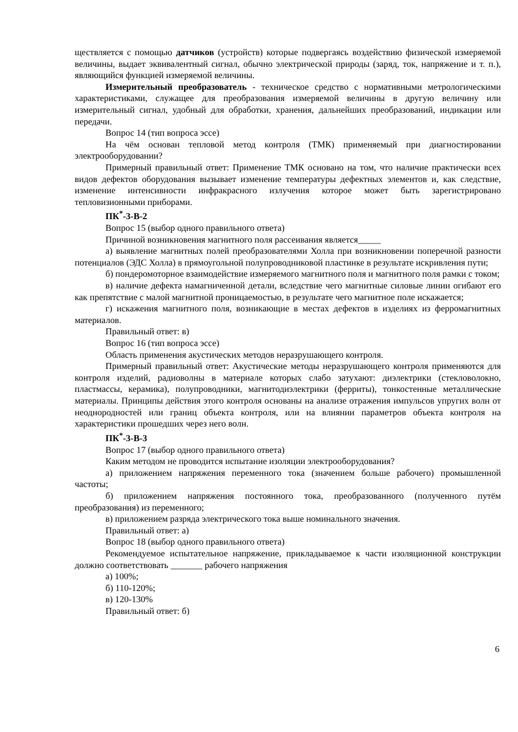ществляется с помощью датчиков (устройств) которые подвергаясь воздействию физической измеряемой величины, выдает эквивалентный сигнал, обычно электрической природы (заряд, ток, напряжение и т. п.), являющийся функцией измеряемой величины.
Измерительный преобразователь - техническое средство с нормативными метрологическими характеристиками, служащее для преобразования измеряемой величины в другую величину или измерительный сигнал, удобный для обработки, хранения, дальнейших преобразований, индикации или передачи.
Вопрос 14 (тип вопроса эссе)
На чём основан тепловой метод контроля (ТМК) применяемый при диагностировании электрооборудовании?
Примерный правильный ответ: Применение ТМК основано на том, что наличие практически всех видов дефектов оборудования вызывает изменение температуры дефектных элементов и, как следствие, изменение интенсивности инфракрасного излучения которое может быть зарегистрировано тепловизионными приборами.
ПК<sup>*</sup>-3-В-2
Вопрос 15 (выбор одного правильного ответа)
Причиной возникновения магнитного поля рассеивания является_____
а) выявление магнитных полей преобразователями Холла при возникновении поперечной разности потенциалов (ЭДС Холла) в прямоугольной полупроводниковой пластинке в результате искривления пути;
б) пондеромоторное взаимодействие измеряемого магнитного поля и магнитного поля рамки с током;
в) наличие дефекта намагниченной детали, вследствие чего магнитные силовые линии огибают его как препятствие с малой магнитной проницаемостью, в результате чего магнитное поле искажается;
г) искажения магнитного поля, возникающие в местах дефектов в изделиях из ферромагнитных материалов.
Правильный ответ: в)
Вопрос 16 (тип вопроса эссе)
Область применения акустических методов неразрушающего контроля.
Примерный правильный ответ: Акустические методы неразрушающего контроля применяются для контроля изделий, радиоволны в материале которых слабо затухают: диэлектрики (стекловолокно, пластмассы, керамика), полупроводники, магнитодиэлектрики (ферриты), тонкостенные металлические материалы. Принципы действия этого контроля основаны на анализе отражения импульсов упругих волн от неоднородностей или границ объекта контроля, или на влиянии параметров объекта контроля на характеристики прошедших через него волн.
ПК<sup>*</sup>-3-В-3
Вопрос 17 (выбор одного правильного ответа)
Каким методом не проводится испытание изоляции электрооборудования?
а) приложением напряжения переменного тока (значением больше рабочего) промышленной частоты;
б) приложением напряжения постоянного тока, преобразованного (полученного путём преобразования) из переменного;
в) приложением разряда электрического тока выше номинального значения.
Правильный ответ: а)
Вопрос 18 (выбор одного правильного ответа)
Рекомендуемое испытательное напряжение, прикладываемое к части изоляционной конструкции должно соответствовать _______ рабочего напряжения
а) 100%;
б) 110-120%;
в) 120-130%
Правильный ответ: б)
6